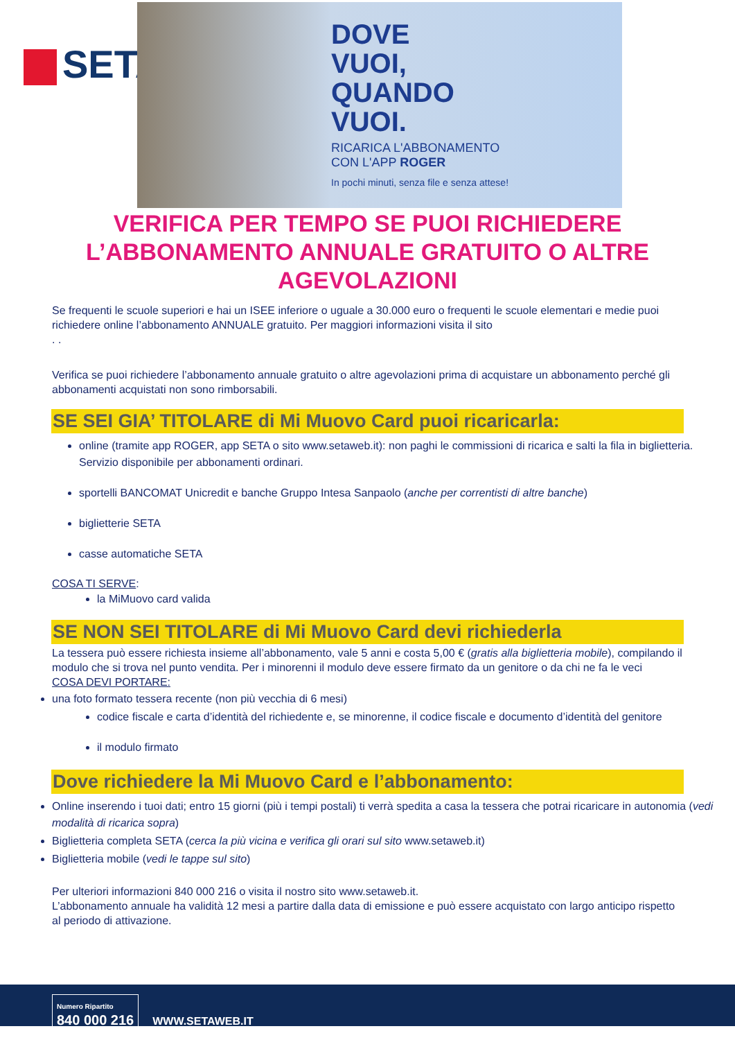SETA
DOVE
VUOI,
QUANDO
VUOI.
RICARICA L'ABBONAMENTO
CON L'APP ROGER
In pochi minuti, senza file e senza attese!
VERIFICA PER TEMPO SE PUOI RICHIEDERE L’ABBONAMENTO ANNUALE GRATUITO O ALTRE AGEVOLAZIONI
Se frequenti le scuole superiori e hai un ISEE inferiore o uguale a 30.000 euro o frequenti le scuole elementari e medie puoi richiedere online l’abbonamento ANNUALE gratuito. Per maggiori informazioni visita il sito
. .
Verifica se puoi richiedere l’abbonamento annuale gratuito o altre agevolazioni prima di acquistare un abbonamento perché gli abbonamenti acquistati non sono rimborsabili.
SE SEI GIA’ TITOLARE di Mi Muovo Card puoi ricaricarla:
online (tramite app ROGER, app SETA o sito www.setaweb.it): non paghi le commissioni di ricarica e salti la fila in biglietteria. Servizio disponibile per abbonamenti ordinari.
sportelli BANCOMAT Unicredit e banche Gruppo Intesa Sanpaolo (anche per correntisti di altre banche)
biglietterie SETA
casse automatiche SETA
COSA TI SERVE:
la MiMuovo card valida
SE NON SEI TITOLARE di Mi Muovo Card devi richiederla
La tessera può essere richiesta insieme all’abbonamento, vale 5 anni e costa 5,00 € (gratis alla biglietteria mobile), compilando il modulo che si trova nel punto vendita. Per i minorenni il modulo deve essere firmato da un genitore o da chi ne fa le veci
COSA DEVI PORTARE:
una foto formato tessera recente (non più vecchia di 6 mesi)
codice fiscale e carta d’identità del richiedente e, se minorenne, il codice fiscale e documento d’identità del genitore
il modulo firmato
Dove richiedere la Mi Muovo Card e l’abbonamento:
Online inserendo i tuoi dati; entro 15 giorni (più i tempi postali) ti verrà spedita a casa la tessera che potrai ricaricare in autonomia (vedi modalità di ricarica sopra)
Biglietteria completa SETA (cerca la più vicina e verifica gli orari sul sito www.setaweb.it)
Biglietteria mobile (vedi le tappe sul sito)
Per ulteriori informazioni 840 000 216 o visita il nostro sito www.setaweb.it.
L’abbonamento annuale ha validità 12 mesi a partire dalla data di emissione e può essere acquistato con largo anticipo rispetto al periodo di attivazione.
Numero Ripartito
840 000 216
WWW.SETAWEB.IT